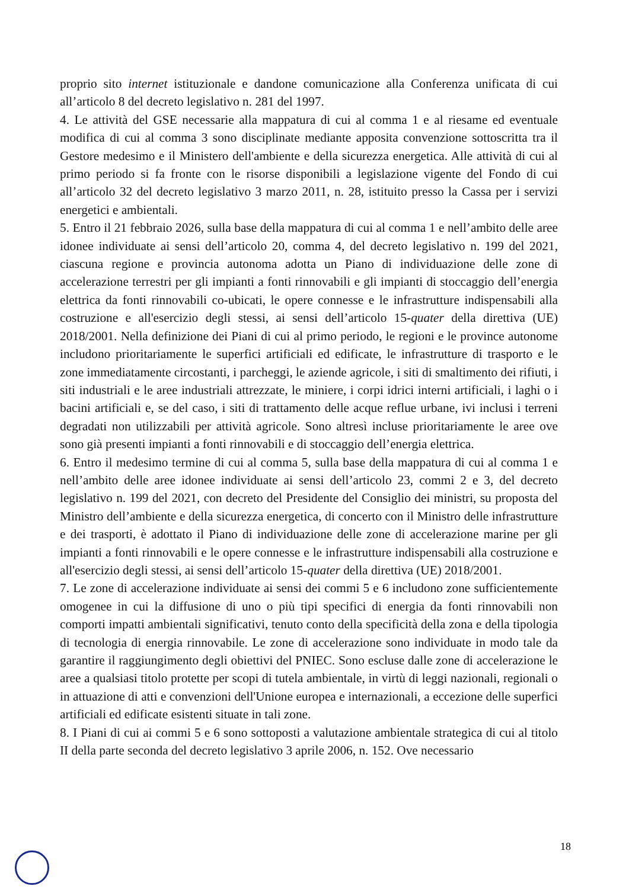proprio sito internet istituzionale e dandone comunicazione alla Conferenza unificata di cui all’articolo 8 del decreto legislativo n. 281 del 1997.
4. Le attività del GSE necessarie alla mappatura di cui al comma 1 e al riesame ed eventuale modifica di cui al comma 3 sono disciplinate mediante apposita convenzione sottoscritta tra il Gestore medesimo e il Ministero dell'ambiente e della sicurezza energetica. Alle attività di cui al primo periodo si fa fronte con le risorse disponibili a legislazione vigente del Fondo di cui all’articolo 32 del decreto legislativo 3 marzo 2011, n. 28, istituito presso la Cassa per i servizi energetici e ambientali.
5. Entro il 21 febbraio 2026, sulla base della mappatura di cui al comma 1 e nell’ambito delle aree idonee individuate ai sensi dell’articolo 20, comma 4, del decreto legislativo n. 199 del 2021, ciascuna regione e provincia autonoma adotta un Piano di individuazione delle zone di accelerazione terrestri per gli impianti a fonti rinnovabili e gli impianti di stoccaggio dell’energia elettrica da fonti rinnovabili co-ubicati, le opere connesse e le infrastrutture indispensabili alla costruzione e all'esercizio degli stessi, ai sensi dell’articolo 15-quater della direttiva (UE) 2018/2001. Nella definizione dei Piani di cui al primo periodo, le regioni e le province autonome includono prioritariamente le superfici artificiali ed edificate, le infrastrutture di trasporto e le zone immediatamente circostanti, i parcheggi, le aziende agricole, i siti di smaltimento dei rifiuti, i siti industriali e le aree industriali attrezzate, le miniere, i corpi idrici interni artificiali, i laghi o i bacini artificiali e, se del caso, i siti di trattamento delle acque reflue urbane, ivi inclusi i terreni degradati non utilizzabili per attività agricole. Sono altresì incluse prioritariamente le aree ove sono già presenti impianti a fonti rinnovabili e di stoccaggio dell’energia elettrica.
6. Entro il medesimo termine di cui al comma 5, sulla base della mappatura di cui al comma 1 e nell’ambito delle aree idonee individuate ai sensi dell’articolo 23, commi 2 e 3, del decreto legislativo n. 199 del 2021, con decreto del Presidente del Consiglio dei ministri, su proposta del Ministro dell’ambiente e della sicurezza energetica, di concerto con il Ministro delle infrastrutture e dei trasporti, è adottato il Piano di individuazione delle zone di accelerazione marine per gli impianti a fonti rinnovabili e le opere connesse e le infrastrutture indispensabili alla costruzione e all'esercizio degli stessi, ai sensi dell’articolo 15-quater della direttiva (UE) 2018/2001.
7. Le zone di accelerazione individuate ai sensi dei commi 5 e 6 includono zone sufficientemente omogenee in cui la diffusione di uno o più tipi specifici di energia da fonti rinnovabili non comporti impatti ambientali significativi, tenuto conto della specificità della zona e della tipologia di tecnologia di energia rinnovabile. Le zone di accelerazione sono individuate in modo tale da garantire il raggiungimento degli obiettivi del PNIEC. Sono escluse dalle zone di accelerazione le aree a qualsiasi titolo protette per scopi di tutela ambientale, in virtù di leggi nazionali, regionali o in attuazione di atti e convenzioni dell'Unione europea e internazionali, a eccezione delle superfici artificiali ed edificate esistenti situate in tali zone.
8. I Piani di cui ai commi 5 e 6 sono sottoposti a valutazione ambientale strategica di cui al titolo II della parte seconda del decreto legislativo 3 aprile 2006, n. 152. Ove necessario
18